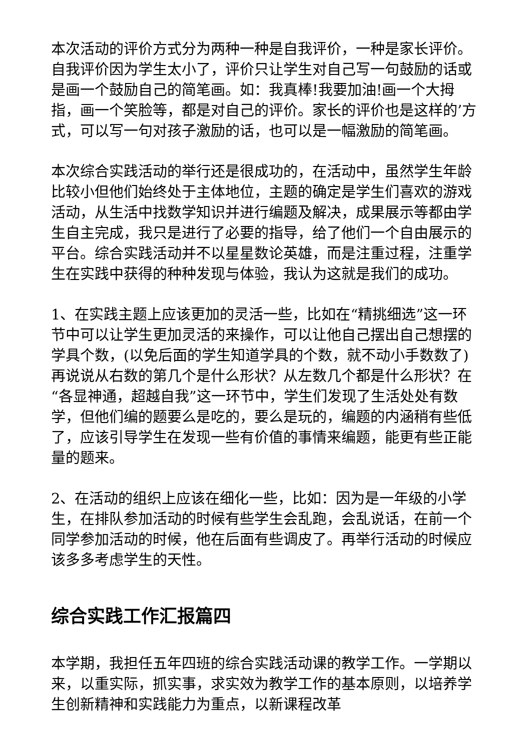本次活动的评价方式分为两种一种是自我评价，一种是家长评价。自我评价因为学生太小了，评价只让学生对自己写一句鼓励的话或是画一个鼓励自己的简笔画。如：我真棒!我要加油!画一个大拇指，画一个笑脸等，都是对自己的评价。家长的评价也是这样的’方式，可以写一句对孩子激励的话，也可以是一幅激励的简笔画。
本次综合实践活动的举行还是很成功的，在活动中，虽然学生年龄比较小但他们始终处于主体地位，主题的确定是学生们喜欢的游戏活动，从生活中找数学知识并进行编题及解决，成果展示等都由学生自主完成，我只是进行了必要的指导，给了他们一个自由展示的平台。综合实践活动并不以星星数论英雄，而是注重过程，注重学生在实践中获得的种种发现与体验，我认为这就是我们的成功。
1、在实践主题上应该更加的灵活一些，比如在“精挑细选”这一环节中可以让学生更加灵活的来操作，可以让他自己摆出自己想摆的学具个数，(以免后面的学生知道学具的个数，就不动小手数数了)再说说从右数的第几个是什么形状？从左数几个都是什么形状？在“各显神通，超越自我”这一环节中，学生们发现了生活处处有数学，但他们编的题要么是吃的，要么是玩的，编题的内涵稍有些低了，应该引导学生在发现一些有价值的事情来编题，能更有些正能量的题来。
2、在活动的组织上应该在细化一些，比如：因为是一年级的小学生，在排队参加活动的时候有些学生会乱跑，会乱说话，在前一个同学参加活动的时候，他在后面有些调皮了。再举行活动的时候应该多多考虑学生的天性。
综合实践工作汇报篇四
本学期，我担任五年四班的综合实践活动课的教学工作。一学期以来，以重实际，抓实事，求实效为教学工作的基本原则，以培养学生创新精神和实践能力为重点，以新课程改革